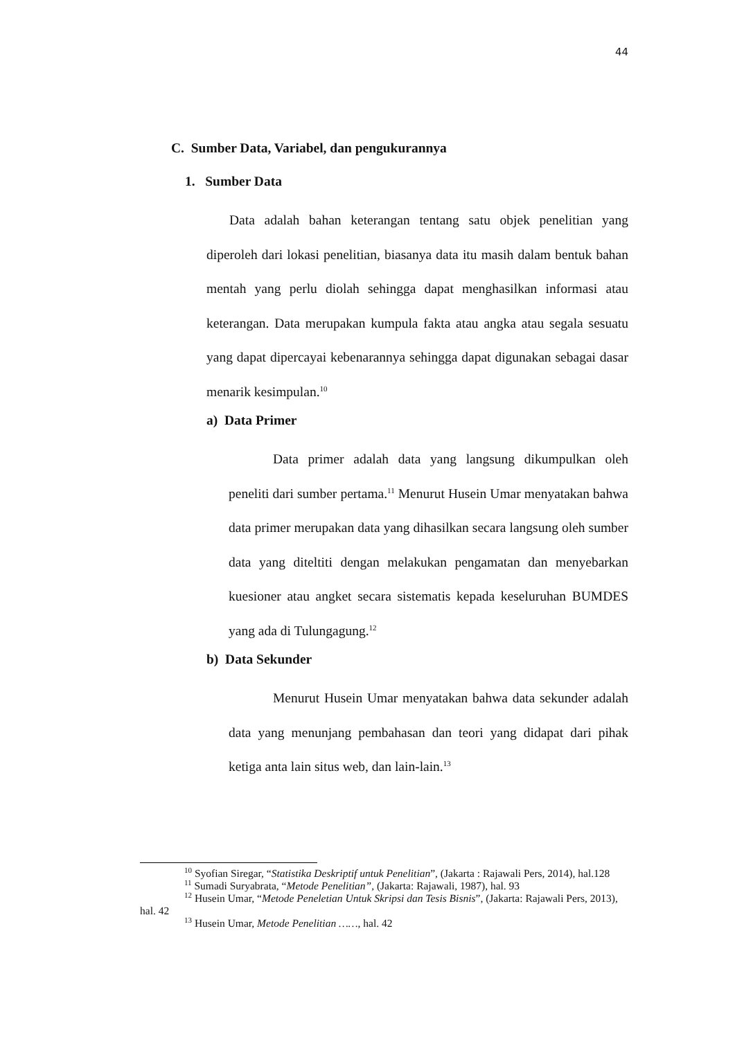44
C. Sumber Data, Variabel, dan pengukurannya
1. Sumber Data
Data adalah bahan keterangan tentang satu objek penelitian yang diperoleh dari lokasi penelitian, biasanya data itu masih dalam bentuk bahan mentah yang perlu diolah sehingga dapat menghasilkan informasi atau keterangan. Data merupakan kumpula fakta atau angka atau segala sesuatu yang dapat dipercayai kebenarannya sehingga dapat digunakan sebagai dasar menarik kesimpulan.<sup>10</sup>
a) Data Primer
Data primer adalah data yang langsung dikumpulkan oleh peneliti dari sumber pertama.<sup>11</sup> Menurut Husein Umar menyatakan bahwa data primer merupakan data yang dihasilkan secara langsung oleh sumber data yang diteltiti dengan melakukan pengamatan dan menyebarkan kuesioner atau angket secara sistematis kepada keseluruhan BUMDES yang ada di Tulungagung.<sup>12</sup>
b) Data Sekunder
Menurut Husein Umar menyatakan bahwa data sekunder adalah data yang menunjang pembahasan dan teori yang didapat dari pihak ketiga anta lain situs web, dan lain-lain.<sup>13</sup>
<sup>10</sup> Syofian Siregar, “Statistika Deskriptif untuk Penelitian”, (Jakarta : Rajawali Pers, 2014), hal.128
<sup>11</sup> Sumadi Suryabrata, “Metode Penelitian”, (Jakarta: Rajawali, 1987), hal. 93
<sup>12</sup> Husein Umar, “Metode Peneletian Untuk Skripsi dan Tesis Bisnis”, (Jakarta: Rajawali Pers, 2013), hal. 42
<sup>13</sup> Husein Umar, Metode Penelitian ……, hal. 42